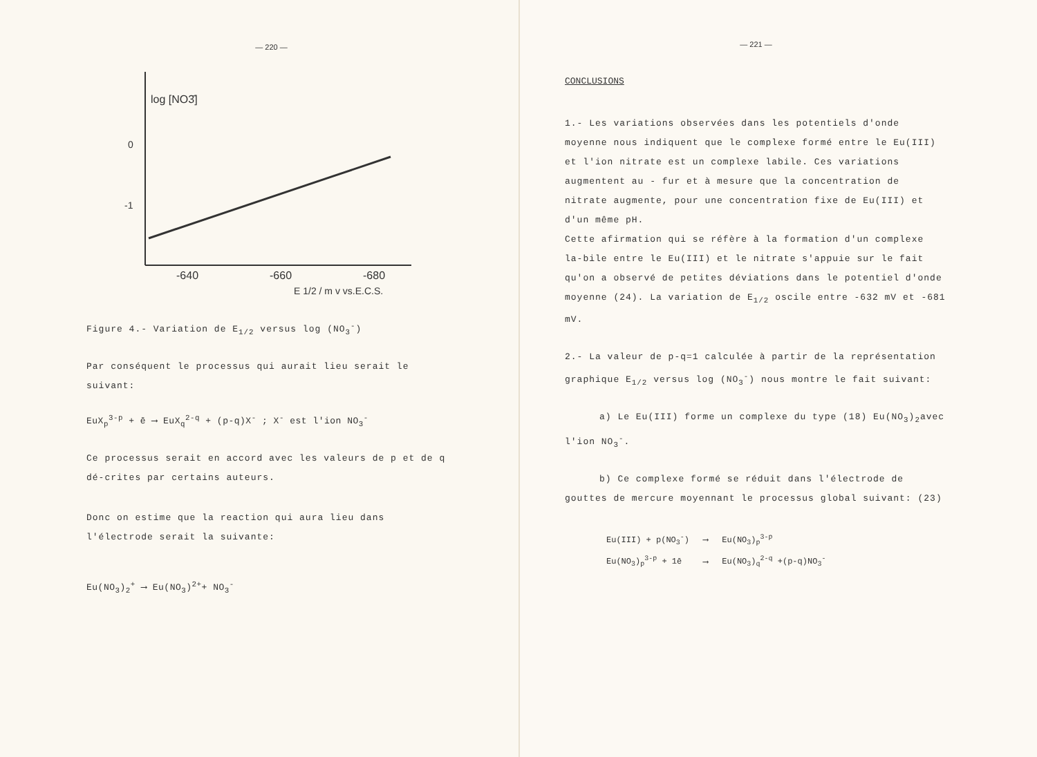— 220 —
log [NO3̄]
0
-1
-640
-660
-680
E 1/2 / m v vs.E.C.S.
Figure 4.- Variation de E<sub>1/2</sub> versus log (NO<sub>3</sub><sup>-</sup>)
Par conséquent le processus qui aurait lieu serait le suivant:
EuX<sub>p</sub><sup>3-p</sup> + ē ⟶ EuX<sub>q</sub><sup>2-q</sup> + (p-q)X<sup>-</sup> ; X<sup>-</sup> est l'ion NO<sub>3</sub><sup>-</sup>
Ce processus serait en accord avec les valeurs de p et de q dé-crites par certains auteurs.
Donc on estime que la reaction qui aura lieu dans l'électrode serait la suivante:
Eu(NO<sub>3</sub>)<sub>2</sub><sup>+</sup> ⟶ Eu(NO<sub>3</sub>)<sup>2+</sup>+ NO<sub>3</sub><sup>-</sup>
— 221 —
CONCLUSIONS
1.- Les variations observées dans les potentiels d'onde moyenne nous indiquent que le complexe formé entre le Eu(III) et l'ion nitrate est un complexe labile. Ces variations augmentent au - fur et à mesure que la concentration de nitrate augmente, pour une concentration fixe de Eu(III) et d'un même pH.
Cette afirmation qui se réfère à la formation d'un complexe la-bile entre le Eu(III) et le nitrate s'appuie sur le fait qu'on a observé de petites déviations dans le potentiel d'onde moyenne (24). La variation de E<sub>1/2</sub> oscile entre -632 mV et -681 mV.
2.- La valeur de p-q=1 calculée à partir de la représentation graphique E<sub>1/2</sub> versus log (NO<sub>3</sub><sup>-</sup>) nous montre le fait suivant:
a) Le Eu(III) forme un complexe du type (18) Eu(NO<sub>3</sub>)<sub>2</sub>avec l'ion NO<sub>3</sub><sup>-</sup>.
b) Ce complexe formé se réduit dans l'électrode de gouttes de mercure moyennant le processus global suivant: (23)
| Eu(III) + p(NO<sub>3</sub><sup>-</sup>) | ⟶ | Eu(NO<sub>3</sub>)<sub>p</sub><sup>3-p</sup> |
| Eu(NO<sub>3</sub>)<sub>p</sub><sup>3-p</sup> + 1ē | ⟶ | Eu(NO<sub>3</sub>)<sub>q</sub><sup>2-q</sup> +(p-q)NO<sub>3</sub><sup>-</sup> |